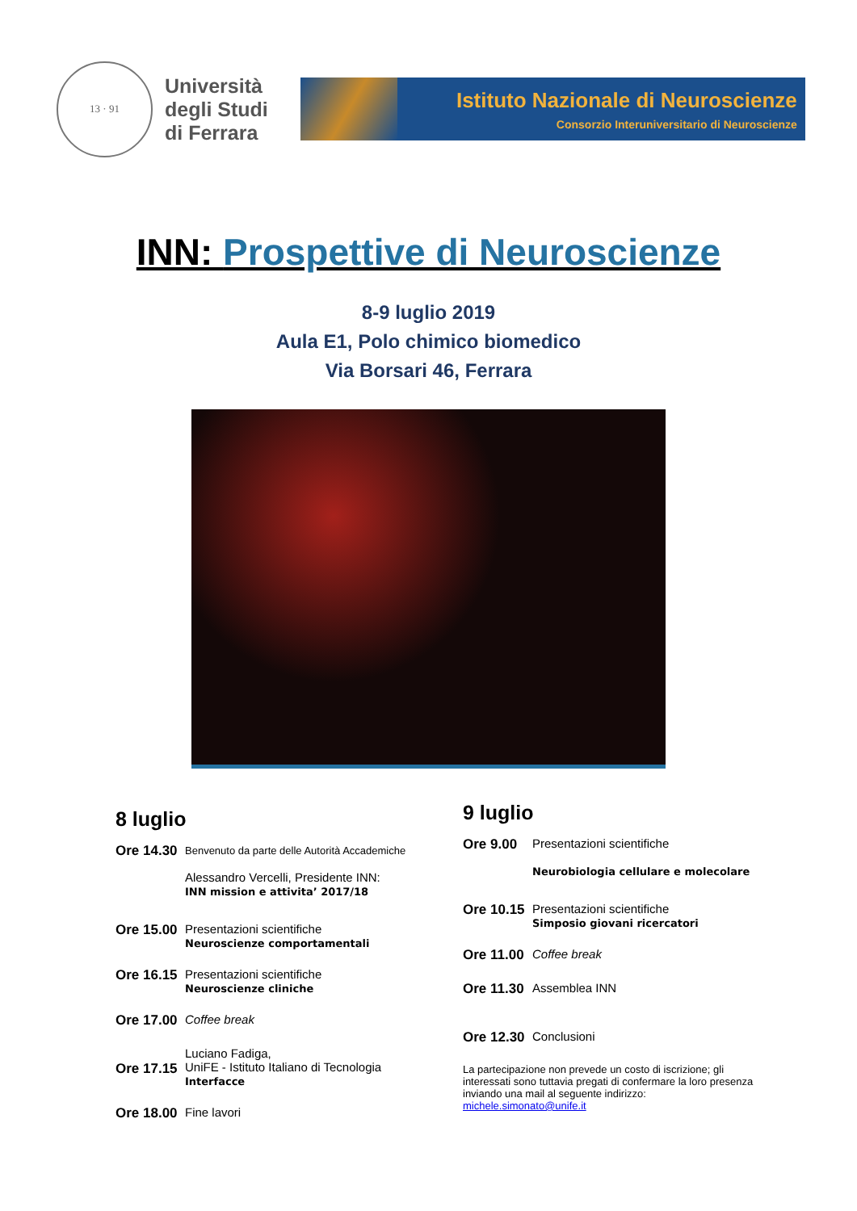13 · 91
Università
degli Studi
di Ferrara
Istituto Nazionale di Neuroscienze
Consorzio Interuniversitario di Neuroscienze
INN: Prospettive di Neuroscienze
8-9 luglio 2019
Aula E1, Polo chimico biomedico
Via Borsari 46, Ferrara
8 luglio
Ore 14.30
Benvenuto da parte delle Autorità Accademiche
Alessandro Vercelli, Presidente INN:
INN mission e attivita’ 2017/18
Ore 15.00
Presentazioni scientifiche
Neuroscienze comportamentali
Ore 16.15
Presentazioni scientifiche
Neuroscienze cliniche
Ore 17.00
Coffee break
Ore 17.15
Luciano Fadiga,
UniFE - Istituto Italiano di Tecnologia
Interfacce
Ore 18.00
Fine lavori
9 luglio
Ore 9.00 Presentazioni scientifiche
Neurobiologia cellulare e molecolare
Ore 10.15
Presentazioni scientifiche
Simposio giovani ricercatori
Ore 11.00
Coffee break
Ore 11.30
Assemblea INN
Ore 12.30
Conclusioni
La partecipazione non prevede un costo di iscrizione; gli interessati sono tuttavia pregati di confermare la loro presenza inviando una mail al seguente indirizzo:
michele.simonato@unife.it